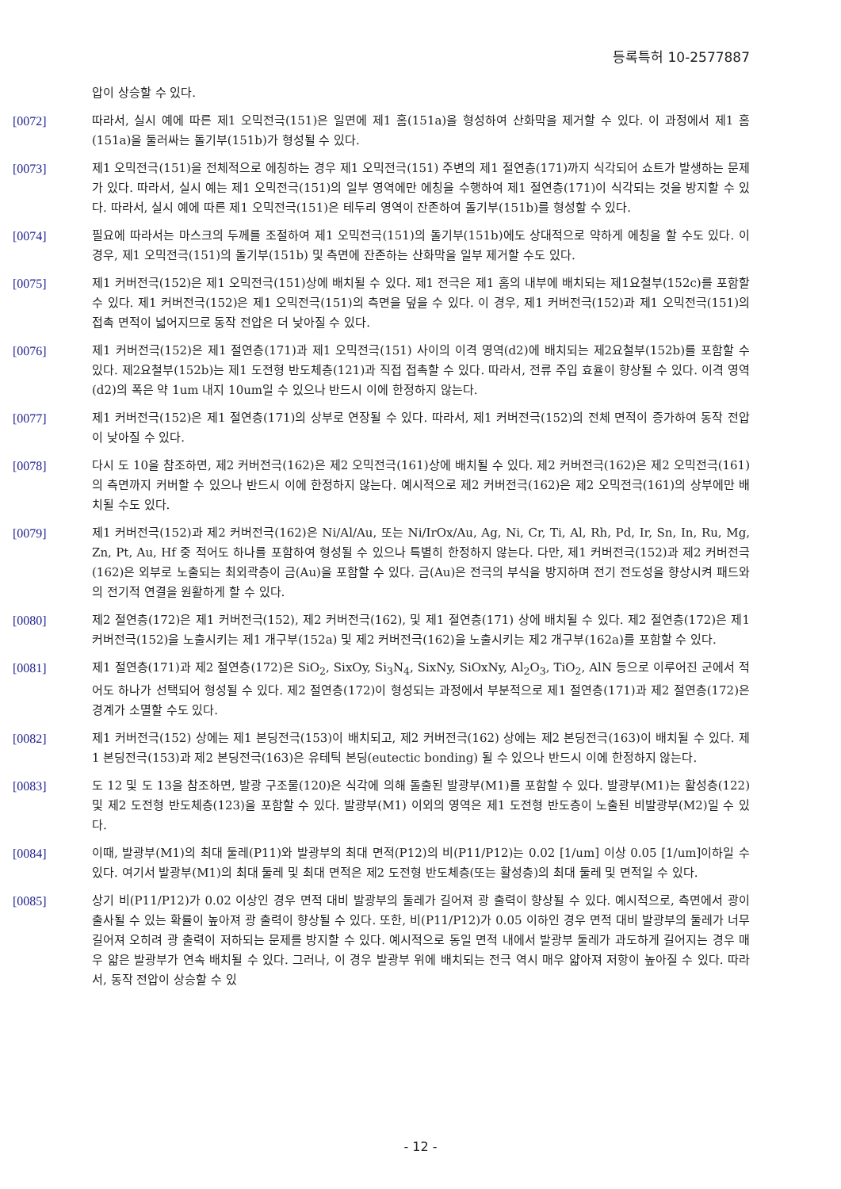등록특허 10-2577887
압이 상승할 수 있다.
[0072] 따라서, 실시 예에 따른 제1 오믹전극(151)은 일면에 제1 홈(151a)을 형성하여 산화막을 제거할 수 있다. 이 과정에서 제1 홈(151a)을 둘러싸는 돌기부(151b)가 형성될 수 있다.
[0073] 제1 오믹전극(151)을 전체적으로 에칭하는 경우 제1 오믹전극(151) 주변의 제1 절연층(171)까지 식각되어 쇼트가 발생하는 문제가 있다. 따라서, 실시 예는 제1 오믹전극(151)의 일부 영역에만 에칭을 수행하여 제1 절연층(171)이 식각되는 것을 방지할 수 있다. 따라서, 실시 예에 따른 제1 오믹전극(151)은 테두리 영역이 잔존하여 돌기부(151b)를 형성할 수 있다.
[0074] 필요에 따라서는 마스크의 두께를 조절하여 제1 오믹전극(151)의 돌기부(151b)에도 상대적으로 약하게 에칭을 할 수도 있다. 이 경우, 제1 오믹전극(151)의 돌기부(151b) 및 측면에 잔존하는 산화막을 일부 제거할 수도 있다.
[0075] 제1 커버전극(152)은 제1 오믹전극(151)상에 배치될 수 있다. 제1 전극은 제1 홈의 내부에 배치되는 제1요철부(152c)를 포함할 수 있다. 제1 커버전극(152)은 제1 오믹전극(151)의 측면을 덮을 수 있다. 이 경우, 제1 커버전극(152)과 제1 오믹전극(151)의 접촉 면적이 넓어지므로 동작 전압은 더 낮아질 수 있다.
[0076] 제1 커버전극(152)은 제1 절연층(171)과 제1 오믹전극(151) 사이의 이격 영역(d2)에 배치되는 제2요철부(152b)를 포함할 수 있다. 제2요철부(152b)는 제1 도전형 반도체층(121)과 직접 접촉할 수 있다. 따라서, 전류 주입 효율이 향상될 수 있다. 이격 영역(d2)의 폭은 약 1um 내지 10um일 수 있으나 반드시 이에 한정하지 않는다.
[0077] 제1 커버전극(152)은 제1 절연층(171)의 상부로 연장될 수 있다. 따라서, 제1 커버전극(152)의 전체 면적이 증가하여 동작 전압이 낮아질 수 있다.
[0078] 다시 도 10을 참조하면, 제2 커버전극(162)은 제2 오믹전극(161)상에 배치될 수 있다. 제2 커버전극(162)은 제2 오믹전극(161)의 측면까지 커버할 수 있으나 반드시 이에 한정하지 않는다. 예시적으로 제2 커버전극(162)은 제2 오믹전극(161)의 상부에만 배치될 수도 있다.
[0079] 제1 커버전극(152)과 제2 커버전극(162)은 Ni/Al/Au, 또는 Ni/IrOx/Au, Ag, Ni, Cr, Ti, Al, Rh, Pd, Ir, Sn, In, Ru, Mg, Zn, Pt, Au, Hf 중 적어도 하나를 포함하여 형성될 수 있으나 특별히 한정하지 않는다. 다만, 제1 커버전극(152)과 제2 커버전극(162)은 외부로 노출되는 최외곽층이 금(Au)을 포함할 수 있다. 금(Au)은 전극의 부식을 방지하며 전기 전도성을 향상시켜 패드와의 전기적 연결을 원활하게 할 수 있다.
[0080] 제2 절연층(172)은 제1 커버전극(152), 제2 커버전극(162), 및 제1 절연층(171) 상에 배치될 수 있다. 제2 절연층(172)은 제1 커버전극(152)을 노출시키는 제1 개구부(152a) 및 제2 커버전극(162)을 노출시키는 제2 개구부(162a)를 포함할 수 있다.
[0081] 제1 절연층(171)과 제2 절연층(172)은 SiO<sub>2</sub>, SixOy, Si<sub>3</sub>N<sub>4</sub>, SixNy, SiOxNy, Al<sub>2</sub>O<sub>3</sub>, TiO<sub>2</sub>, AlN 등으로 이루어진 군에서 적어도 하나가 선택되어 형성될 수 있다. 제2 절연층(172)이 형성되는 과정에서 부분적으로 제1 절연층(171)과 제2 절연층(172)은 경계가 소멸할 수도 있다.
[0082] 제1 커버전극(152) 상에는 제1 본딩전극(153)이 배치되고, 제2 커버전극(162) 상에는 제2 본딩전극(163)이 배치될 수 있다. 제1 본딩전극(153)과 제2 본딩전극(163)은 유테틱 본딩(eutectic bonding) 될 수 있으나 반드시 이에 한정하지 않는다.
[0083] 도 12 및 도 13을 참조하면, 발광 구조물(120)은 식각에 의해 돌출된 발광부(M1)를 포함할 수 있다. 발광부(M1)는 활성층(122) 및 제2 도전형 반도체층(123)을 포함할 수 있다. 발광부(M1) 이외의 영역은 제1 도전형 반도층이 노출된 비발광부(M2)일 수 있다.
[0084] 이때, 발광부(M1)의 최대 둘레(P11)와 발광부의 최대 면적(P12)의 비(P11/P12)는 0.02 [1/um] 이상 0.05 [1/um]이하일 수 있다. 여기서 발광부(M1)의 최대 둘레 및 최대 면적은 제2 도전형 반도체층(또는 활성층)의 최대 둘레 및 면적일 수 있다.
[0085] 상기 비(P11/P12)가 0.02 이상인 경우 면적 대비 발광부의 둘레가 길어져 광 출력이 향상될 수 있다. 예시적으로, 측면에서 광이 출사될 수 있는 확률이 높아져 광 출력이 향상될 수 있다. 또한, 비(P11/P12)가 0.05 이하인 경우 면적 대비 발광부의 둘레가 너무 길어져 오히려 광 출력이 저하되는 문제를 방지할 수 있다. 예시적으로 동일 면적 내에서 발광부 둘레가 과도하게 길어지는 경우 매우 얇은 발광부가 연속 배치될 수 있다. 그러나, 이 경우 발광부 위에 배치되는 전극 역시 매우 얇아져 저항이 높아질 수 있다. 따라서, 동작 전압이 상승할 수 있
- 12 -